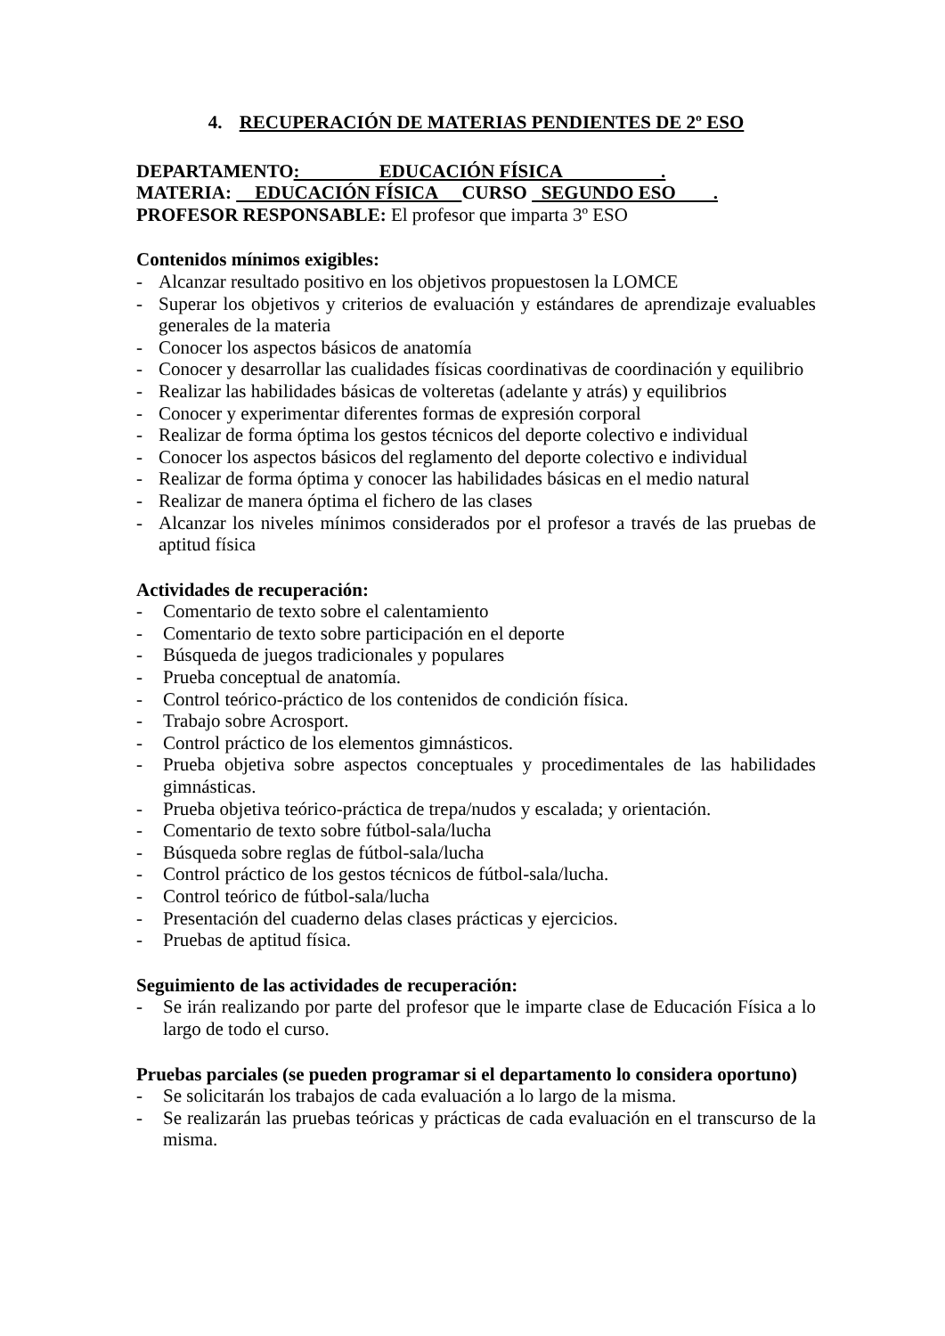4. RECUPERACIÓN DE MATERIAS PENDIENTES DE 2º ESO
DEPARTAMENTO: EDUCACIÓN FÍSICA .
MATERIA: EDUCACIÓN FÍSICA CURSO SEGUNDO ESO .
PROFESOR RESPONSABLE: El profesor que imparta 3º ESO
Contenidos mínimos exigibles:
- Alcanzar resultado positivo en los objetivos propuestosen la LOMCE
- Superar los objetivos y criterios de evaluación y estándares de aprendizaje evaluables generales de la materia
- Conocer los aspectos básicos de anatomía
- Conocer y desarrollar las cualidades físicas coordinativas de coordinación y equilibrio
- Realizar las habilidades básicas de volteretas (adelante y atrás) y equilibrios
- Conocer y experimentar diferentes formas de expresión corporal
- Realizar de forma óptima los gestos técnicos del deporte colectivo e individual
- Conocer los aspectos básicos del reglamento del deporte colectivo e individual
- Realizar de forma óptima y conocer las habilidades básicas en el medio natural
- Realizar de manera óptima el fichero de las clases
- Alcanzar los niveles mínimos considerados por el profesor a través de las pruebas de aptitud física
Actividades de recuperación:
- Comentario de texto sobre el calentamiento
- Comentario de texto sobre participación en el deporte
- Búsqueda de juegos tradicionales y populares
- Prueba conceptual de anatomía.
- Control teórico-práctico de los contenidos de condición física.
- Trabajo sobre Acrosport.
- Control práctico de los elementos gimnásticos.
- Prueba objetiva sobre aspectos conceptuales y procedimentales de las habilidades gimnásticas.
- Prueba objetiva teórico-práctica de trepa/nudos y escalada; y orientación.
- Comentario de texto sobre fútbol-sala/lucha
- Búsqueda sobre reglas de fútbol-sala/lucha
- Control práctico de los gestos técnicos de fútbol-sala/lucha.
- Control teórico de fútbol-sala/lucha
- Presentación del cuaderno delas clases prácticas y ejercicios.
- Pruebas de aptitud física.
Seguimiento de las actividades de recuperación:
- Se irán realizando por parte del profesor que le imparte clase de Educación Física a lo largo de todo el curso.
Pruebas parciales (se pueden programar si el departamento lo considera oportuno)
- Se solicitarán los trabajos de cada evaluación a lo largo de la misma.
- Se realizarán las pruebas teóricas y prácticas de cada evaluación en el transcurso de la misma.